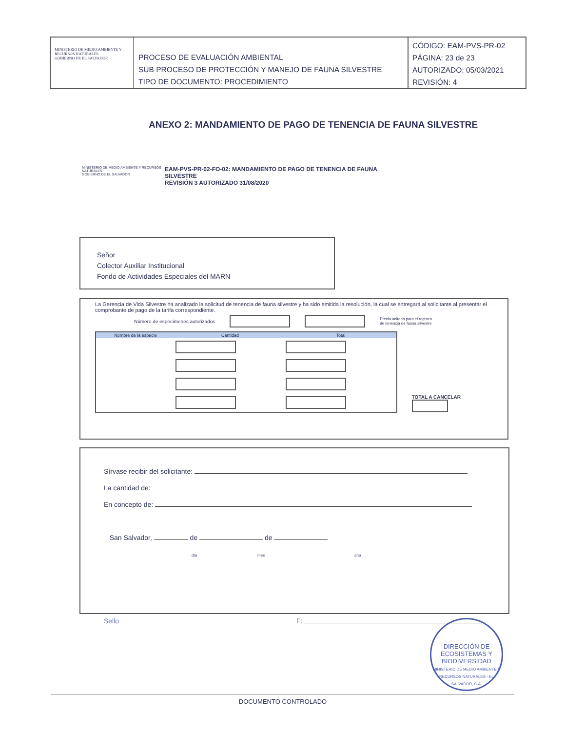MINISTERIO DE MEDIO AMBIENTE Y RECURSOS NATURALES
GOBIERNO DE EL SALVADOR
PROCESO DE EVALUACIÓN AMBIENTAL
SUB PROCESO DE PROTECCIÓN Y MANEJO DE FAUNA SILVESTRE
TIPO DE DOCUMENTO: PROCEDIMIENTO
CÓDIGO: EAM-PVS-PR-02
PÁGINA: 23 de 23
AUTORIZADO: 05/03/2021
REVISIÓN: 4
ANEXO 2: MANDAMIENTO DE PAGO DE TENENCIA DE FAUNA SILVESTRE
MINISTERIO DE MEDIO AMBIENTE Y RECURSOS NATURALES
GOBIERNO DE EL SALVADOR
EAM-PVS-PR-02-FO-02: MANDAMIENTO DE PAGO DE TENENCIA DE FAUNA
SILVESTRE
REVISIÓN 3 AUTORIZADO 31/08/2020
Señor
Colector Auxiliar Institucional
Fondo de Actividades Especiales del MARN
La Gerencia de Vida Silvestre ha analizado la solicitud de tenencia de fauna silvestre y ha sido emitida la resolución, la cual se entregará al solicitante al presentar el comprobante de pago de la tarifa correspondiente.
Número de especímenes autorizados Precio unitario para el registro
de tenencia de fauna silvestre
| Nombre de la especie | Cantidad | Total |
| --- | --- | --- |
TOTAL A CANCELAR
Sírvase recibir del solicitante:
La cantidad de:
En concepto de:
San Salvador, de de
día mes año
Sello F:
DIRECCIÓN DE
ECOSISTEMAS Y
BIODIVERSIDAD
MINISTERIO DE MEDIO AMBIENTE Y RECURSOS NATURALES - EL SALVADOR, C.A.
DOCUMENTO CONTROLADO